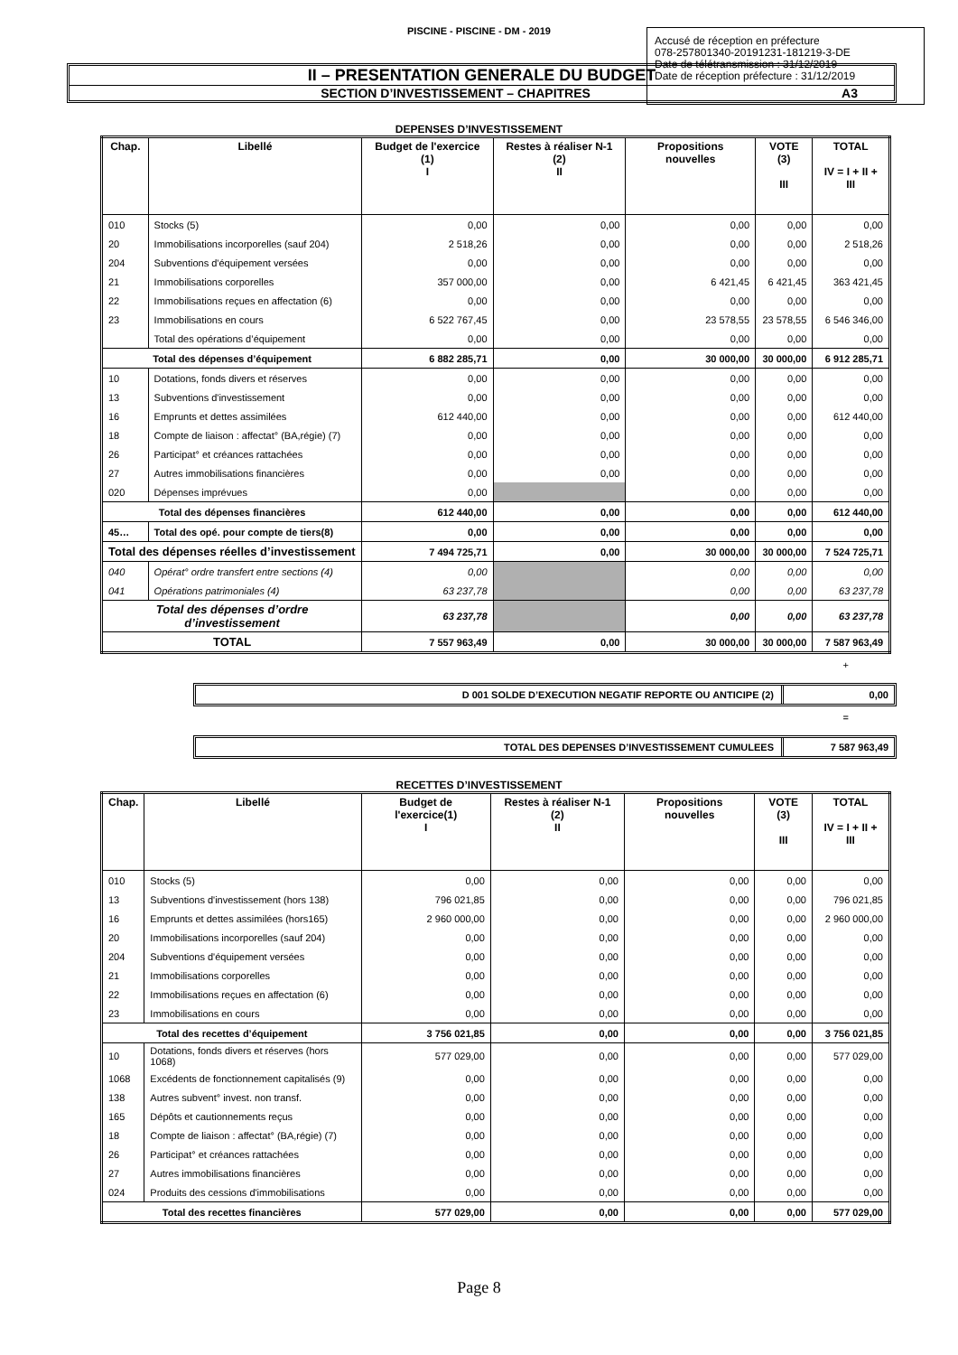PISCINE - PISCINE - DM - 2019
Accusé de réception en préfecture
078-257801340-20191231-181219-3-DE
Date de télétransmission : 31/12/2019
Date de réception préfecture : 31/12/2019
II – PRESENTATION GENERALE DU BUDGET
SECTION D’INVESTISSEMENT – CHAPITRES A3
DEPENSES D’INVESTISSEMENT
| Chap. | Libellé | Budget de l'exercice (1) I | Restes à réaliser N-1 (2) II | Propositions nouvelles | VOTE (3) III | TOTAL IV = I + II + III |
| --- | --- | --- | --- | --- | --- | --- |
| 010 | Stocks (5) | 0,00 | 0,00 | 0,00 | 0,00 | 0,00 |
| 20 | Immobilisations incorporelles (sauf 204) | 2 518,26 | 0,00 | 0,00 | 0,00 | 2 518,26 |
| 204 | Subventions d'équipement versées | 0,00 | 0,00 | 0,00 | 0,00 | 0,00 |
| 21 | Immobilisations corporelles | 357 000,00 | 0,00 | 6 421,45 | 6 421,45 | 363 421,45 |
| 22 | Immobilisations reçues en affectation (6) | 0,00 | 0,00 | 0,00 | 0,00 | 0,00 |
| 23 | Immobilisations en cours | 6 522 767,45 | 0,00 | 23 578,55 | 23 578,55 | 6 546 346,00 |
| | Total des opérations d’équipement | 0,00 | 0,00 | 0,00 | 0,00 | 0,00 |
| Total des dépenses d’équipement | | 6 882 285,71 | 0,00 | 30 000,00 | 30 000,00 | 6 912 285,71 |
| 10 | Dotations, fonds divers et réserves | 0,00 | 0,00 | 0,00 | 0,00 | 0,00 |
| 13 | Subventions d'investissement | 0,00 | 0,00 | 0,00 | 0,00 | 0,00 |
| 16 | Emprunts et dettes assimilées | 612 440,00 | 0,00 | 0,00 | 0,00 | 612 440,00 |
| 18 | Compte de liaison : affectat° (BA,régie) (7) | 0,00 | 0,00 | 0,00 | 0,00 | 0,00 |
| 26 | Participat° et créances rattachées | 0,00 | 0,00 | 0,00 | 0,00 | 0,00 |
| 27 | Autres immobilisations financières | 0,00 | 0,00 | 0,00 | 0,00 | 0,00 |
| 020 | Dépenses imprévues | 0,00 | | 0,00 | 0,00 | 0,00 |
| Total des dépenses financières | | 612 440,00 | 0,00 | 0,00 | 0,00 | 612 440,00 |
| 45… | Total des opé. pour compte de tiers(8) | 0,00 | 0,00 | 0,00 | 0,00 | 0,00 |
| Total des dépenses réelles d’investissement | | 7 494 725,71 | 0,00 | 30 000,00 | 30 000,00 | 7 524 725,71 |
| 040 | Opérat° ordre transfert entre sections (4) | 0,00 | | 0,00 | 0,00 | 0,00 |
| 041 | Opérations patrimoniales (4) | 63 237,78 | | 0,00 | 0,00 | 63 237,78 |
| Total des dépenses d’ordre d’investissement | | 63 237,78 | | 0,00 | 0,00 | 63 237,78 |
| TOTAL | | 7 557 963,49 | 0,00 | 30 000,00 | 30 000,00 | 7 587 963,49 |
+
D 001 SOLDE D’EXECUTION NEGATIF REPORTE OU ANTICIPE (2) 0,00
=
TOTAL DES DEPENSES D’INVESTISSEMENT CUMULEES 7 587 963,49
RECETTES D’INVESTISSEMENT
| Chap. | Libellé | Budget de l'exercice(1) I | Restes à réaliser N-1 (2) II | Propositions nouvelles | VOTE (3) III | TOTAL IV = I + II + III |
| --- | --- | --- | --- | --- | --- | --- |
| 010 | Stocks (5) | 0,00 | 0,00 | 0,00 | 0,00 | 0,00 |
| 13 | Subventions d'investissement (hors 138) | 796 021,85 | 0,00 | 0,00 | 0,00 | 796 021,85 |
| 16 | Emprunts et dettes assimilées (hors165) | 2 960 000,00 | 0,00 | 0,00 | 0,00 | 2 960 000,00 |
| 20 | Immobilisations incorporelles (sauf 204) | 0,00 | 0,00 | 0,00 | 0,00 | 0,00 |
| 204 | Subventions d'équipement versées | 0,00 | 0,00 | 0,00 | 0,00 | 0,00 |
| 21 | Immobilisations corporelles | 0,00 | 0,00 | 0,00 | 0,00 | 0,00 |
| 22 | Immobilisations reçues en affectation (6) | 0,00 | 0,00 | 0,00 | 0,00 | 0,00 |
| 23 | Immobilisations en cours | 0,00 | 0,00 | 0,00 | 0,00 | 0,00 |
| Total des recettes d’équipement | | 3 756 021,85 | 0,00 | 0,00 | 0,00 | 3 756 021,85 |
| 10 | Dotations, fonds divers et réserves (hors 1068) | 577 029,00 | 0,00 | 0,00 | 0,00 | 577 029,00 |
| 1068 | Excédents de fonctionnement capitalisés (9) | 0,00 | 0,00 | 0,00 | 0,00 | 0,00 |
| 138 | Autres subvent° invest. non transf. | 0,00 | 0,00 | 0,00 | 0,00 | 0,00 |
| 165 | Dépôts et cautionnements reçus | 0,00 | 0,00 | 0,00 | 0,00 | 0,00 |
| 18 | Compte de liaison : affectat° (BA,régie) (7) | 0,00 | 0,00 | 0,00 | 0,00 | 0,00 |
| 26 | Participat° et créances rattachées | 0,00 | 0,00 | 0,00 | 0,00 | 0,00 |
| 27 | Autres immobilisations financières | 0,00 | 0,00 | 0,00 | 0,00 | 0,00 |
| 024 | Produits des cessions d'immobilisations | 0,00 | 0,00 | 0,00 | 0,00 | 0,00 |
| Total des recettes financières | | 577 029,00 | 0,00 | 0,00 | 0,00 | 577 029,00 |
Page 8